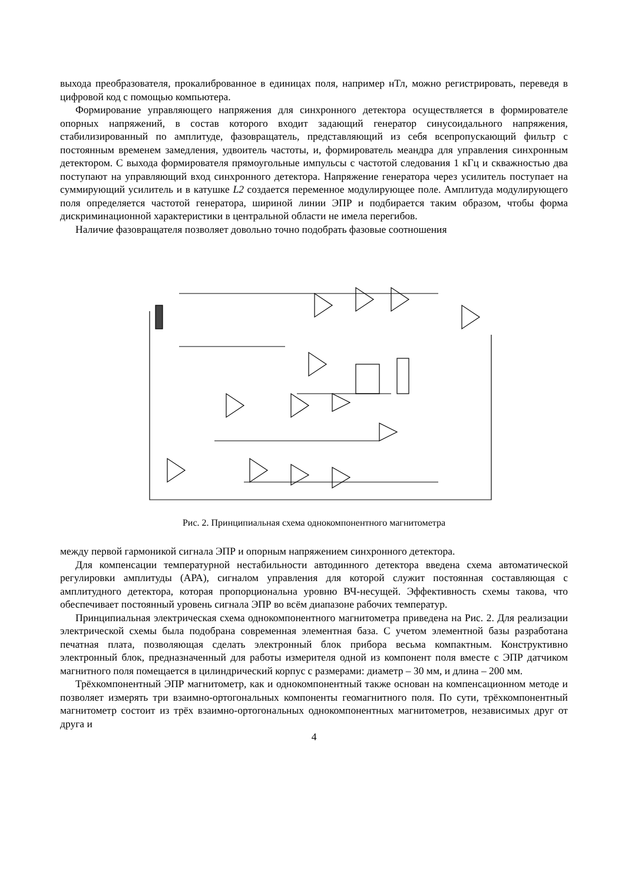выхода преобразователя, прокалиброванное в единицах поля, например нТл, можно регистрировать, переведя в цифровой код с помощью компьютера.
Формирование управляющего напряжения для синхронного детектора осуществляется в формирователе опорных напряжений, в состав которого входит задающий генератор синусоидального напряжения, стабилизированный по амплитуде, фазовращатель, представляющий из себя всепропускающий фильтр с постоянным временем замедления, удвоитель частоты, и, формирователь меандра для управления синхронным детектором. С выхода формирователя прямоугольные импульсы с частотой следования 1 кГц и скважностью два поступают на управляющий вход синхронного детектора. Напряжение генератора через усилитель поступает на суммирующий усилитель и в катушке L2 создается переменное модулирующее поле. Амплитуда модулирующего поля определяется частотой генератора, шириной линии ЭПР и подбирается таким образом, чтобы форма дискриминационной характеристики в центральной области не имела перегибов.
Наличие фазовращателя позволяет довольно точно подобрать фазовые соотношения
Рис. 2. Принципиальная схема однокомпонентного магнитометра
между первой гармоникой сигнала ЭПР и опорным напряжением синхронного детектора.
Для компенсации температурной нестабильности автодинного детектора введена схема автоматической регулировки амплитуды (АРА), сигналом управления для которой служит постоянная составляющая с амплитудного детектора, которая пропорциональна уровню ВЧ-несущей. Эффективность схемы такова, что обеспечивает постоянный уровень сигнала ЭПР во всём диапазоне рабочих температур.
Принципиальная электрическая схема однокомпонентного магнитометра приведена на Рис. 2. Для реализации электрической схемы была подобрана современная элементная база. С учетом элементной базы разработана печатная плата, позволяющая сделать электронный блок прибора весьма компактным. Конструктивно электронный блок, предназначенный для работы измерителя одной из компонент поля вместе с ЭПР датчиком магнитного поля помещается в цилиндрический корпус с размерами: диаметр – 30 мм, и длина – 200 мм.
Трёхкомпонентный ЭПР магнитометр, как и однокомпонентный также основан на компенсационном методе и позволяет измерять три взаимно-ортогональных компоненты геомагнитного поля. По сути, трёхкомпонентный магнитометр состоит из трёх взаимно-ортогональных однокомпонентных магнитометров, независимых друг от друга и
4